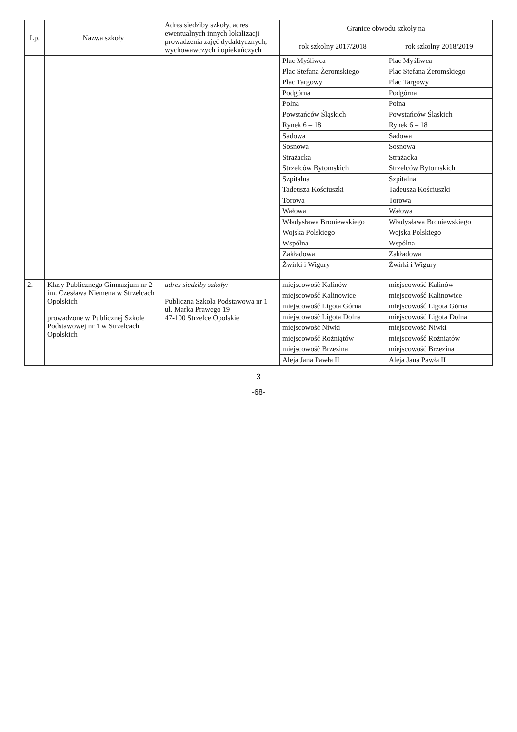| Lp. | Nazwa szkoły | Adres siedziby szkoły, adres ewentualnych innych lokalizacji prowadzenia zajęć dydaktycznych, wychowawczych i opiekuńczych | Granice obwodu szkoły na | |
| --- | --- | --- | --- | --- |
| | | | rok szkolny 2017/2018 | rok szkolny 2018/2019 |
| | | | Plac Myśliwca | Plac Myśliwca |
| | | | Plac Stefana Żeromskiego | Plac Stefana Żeromskiego |
| | | | Plac Targowy | Plac Targowy |
| | | | Podgórna | Podgórna |
| | | | Polna | Polna |
| | | | Powstańców Śląskich | Powstańców Śląskich |
| | | | Rynek 6 – 18 | Rynek 6 – 18 |
| | | | Sadowa | Sadowa |
| | | | Sosnowa | Sosnowa |
| | | | Strażacka | Strażacka |
| | | | Strzelców Bytomskich | Strzelców Bytomskich |
| | | | Szpitalna | Szpitalna |
| | | | Tadeusza Kościuszki | Tadeusza Kościuszki |
| | | | Torowa | Torowa |
| | | | Wałowa | Wałowa |
| | | | Władysława Broniewskiego | Władysława Broniewskiego |
| | | | Wojska Polskiego | Wojska Polskiego |
| | | | Wspólna | Wspólna |
| | | | Zakładowa | Zakładowa |
| | | | Żwirki i Wigury | Żwirki i Wigury |
| 2. | Klasy Publicznego Gimnazjum nr 2 im. Czesława Niemena w Strzelcach Opolskich prowadzone w Publicznej Szkole Podstawowej nr 1 w Strzelcach Opolskich | adres siedziby szkoły: Publiczna Szkoła Podstawowa nr 1 ul. Marka Prawego 19 47-100 Strzelce Opolskie | miejscowość Kalinów | miejscowość Kalinów |
| | | | miejscowość Kalinowice | miejscowość Kalinowice |
| | | | miejscowość Ligota Górna | miejscowość Ligota Górna |
| | | | miejscowość Ligota Dolna | miejscowość Ligota Dolna |
| | | | miejscowość Niwki | miejscowość Niwki |
| | | | miejscowość Rożniątów | miejscowość Rożniątów |
| | | | miejscowość Brzezina | miejscowość Brzezina |
| | | | Aleja Jana Pawła II | Aleja Jana Pawła II |
3
-68-